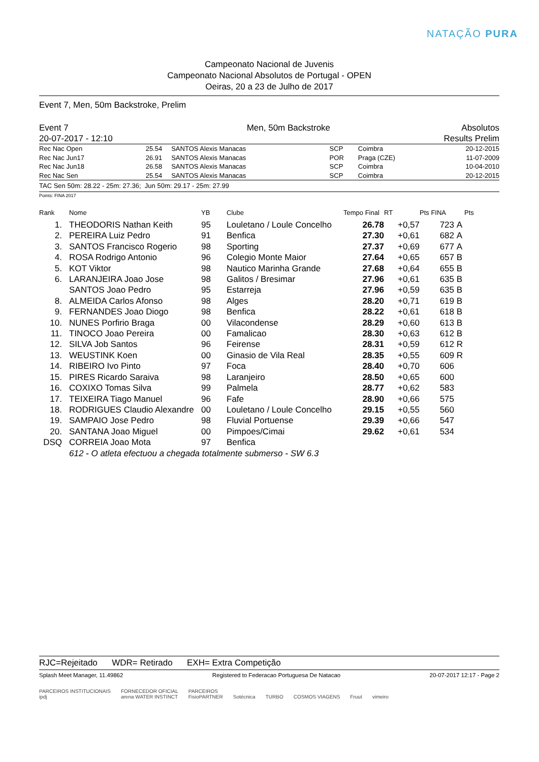NATAÇÃO PURA
Campeonato Nacional de Juvenis
Campeonato Nacional Absolutos de Portugal - OPEN
Oeiras, 20 a 23 de Julho de 2017
Event 7, Men, 50m Backstroke, Prelim
| Event 7 | Men, 50m Backstroke | Absolutos |
| 20-07-2017 - 12:10 | | Results Prelim |
| Rec Nac Open | 25.54 | SANTOS Alexis Manacas | SCP | Coimbra | 20-12-2015 |
| Rec Nac Jun17 | 26.91 | SANTOS Alexis Manacas | POR | Praga (CZE) | 11-07-2009 |
| Rec Nac Jun18 | 26.58 | SANTOS Alexis Manacas | SCP | Coimbra | 10-04-2010 |
| Rec Nac Sen | 25.54 | SANTOS Alexis Manacas | SCP | Coimbra | 20-12-2015 |
TAC Sen 50m: 28.22 - 25m: 27.36; Jun 50m: 29.17 - 25m: 27.99
Points: FINA 2017
| Rank | Nome | YB | Clube | Tempo Final | RT | Pts FINA | | Pts |
| --- | --- | --- | --- | --- | --- | --- | --- | --- |
| 1. | THEODORIS Nathan Keith | 95 | Louletano / Loule Concelho | 26.78 | +0,57 | 723 | A | |
| 2. | PEREIRA Luiz Pedro | 91 | Benfica | 27.30 | +0,61 | 682 | A | |
| 3. | SANTOS Francisco Rogerio | 98 | Sporting | 27.37 | +0,69 | 677 | A | |
| 4. | ROSA Rodrigo Antonio | 96 | Colegio Monte Maior | 27.64 | +0,65 | 657 | B | |
| 5. | KOT Viktor | 98 | Nautico Marinha Grande | 27.68 | +0,64 | 655 | B | |
| 6. | LARANJEIRA Joao Jose | 98 | Galitos / Bresimar | 27.96 | +0,61 | 635 | B | |
| | SANTOS Joao Pedro | 95 | Estarreja | 27.96 | +0,59 | 635 | B | |
| 8. | ALMEIDA Carlos Afonso | 98 | Alges | 28.20 | +0,71 | 619 | B | |
| 9. | FERNANDES Joao Diogo | 98 | Benfica | 28.22 | +0,61 | 618 | B | |
| 10. | NUNES Porfirio Braga | 00 | Vilacondense | 28.29 | +0,60 | 613 | B | |
| 11. | TINOCO Joao Pereira | 00 | Famalicao | 28.30 | +0,63 | 612 | B | |
| 12. | SILVA Job Santos | 96 | Feirense | 28.31 | +0,59 | 612 | R | |
| 13. | WEUSTINK Koen | 00 | Ginasio de Vila Real | 28.35 | +0,55 | 609 | R | |
| 14. | RIBEIRO Ivo Pinto | 97 | Foca | 28.40 | +0,70 | 606 | | |
| 15. | PIRES Ricardo Saraiva | 98 | Laranjeiro | 28.50 | +0,65 | 600 | | |
| 16. | COXIXO Tomas Silva | 99 | Palmela | 28.77 | +0,62 | 583 | | |
| 17. | TEIXEIRA Tiago Manuel | 96 | Fafe | 28.90 | +0,66 | 575 | | |
| 18. | RODRIGUES Claudio Alexandre | 00 | Louletano / Loule Concelho | 29.15 | +0,55 | 560 | | |
| 19. | SAMPAIO Jose Pedro | 98 | Fluvial Portuense | 29.39 | +0,66 | 547 | | |
| 20. | SANTANA Joao Miguel | 00 | Pimpoes/Cimai | 29.62 | +0,61 | 534 | | |
| DSQ | CORREIA Joao Mota | 97 | Benfica | | | | | |
| | 612 - O atleta efectuou a chegada totalmente submerso - SW 6.3 | | | | | | | |
RJC=Rejeitado WDR= Retirado EXH= Extra Competição
Splash Meet Manager, 11.49862 Registered to Federacao Portuguesa De Natacao 20-07-2017 12:17 - Page 2
PARCEIROS INSTITUCIONAIS
ipdj FORNECEDOR OFICIAL
arena WATER INSTINCT PARCEIROS
FisioPARTNER Sotécnica TURBO COSMOS VIAGENS Fruut vimeiro